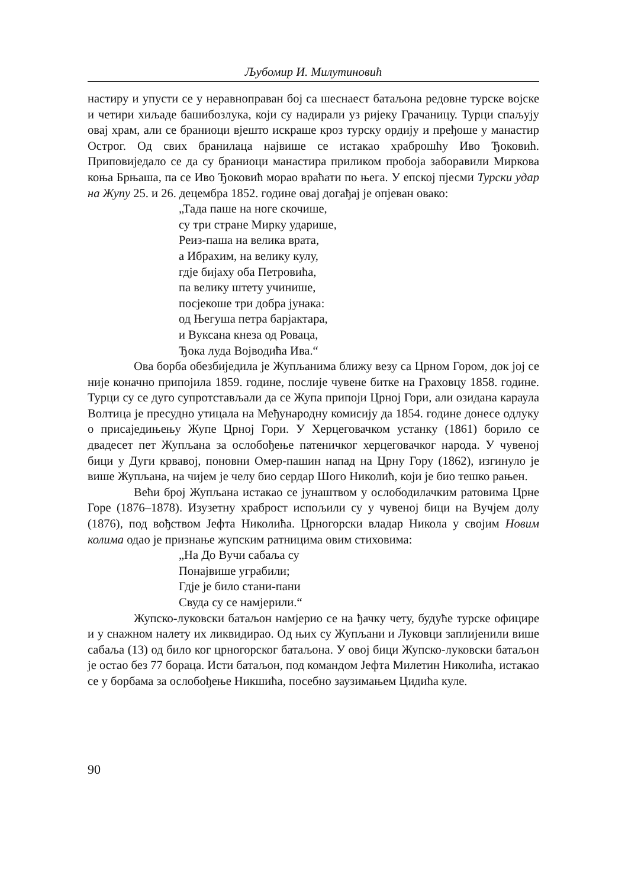Љубомир И. Милутиновић
настиру и упусти се у неравноправан бој са шеснаест батаљона редовне турске војске и четири хиљаде башибозлука, који су надирали уз ријеку Грачаницу. Турци спаљују овај храм, али се браниоци вјешто искраше кроз турску ордију и пређоше у манастир Острог. Од свих бранилаца највише се истакао храброшћу Иво Ђоковић. Приповиједало се да су браниоци манастира приликом пробоја заборавили Миркова коња Брњаша, па се Иво Ђоковић морао враћати по њега. У епској пјесми Турски удар на Жупу 25. и 26. децембра 1852. године овај догађај је опјеван овако:
„Тада паше на ноге скочише,
су три стране Мирку ударише,
Реиз-паша на велика врата,
а Ибрахим, на велику кулу,
гдје бијаху оба Петровића,
па велику штету учинише,
посјекоше три добра јунака:
од Његуша петра барјактара,
и Вуксана кнеза од Роваца,
Ђока луда Војводића Ива.“
Ова борба обезбиједила је Жупљанима ближу везу са Црном Гором, док јој се није коначно припојила 1859. године, послије чувене битке на Граховцу 1858. године. Турци су се дуго супротстављали да се Жупа припоји Црној Гори, али озидана караула Волтица је пресудно утицала на Међународну комисију да 1854. године донесе одлуку о присаједињењу Жупе Црној Гори. У Херцеговачком устанку (1861) борило се двадесет пет Жупљана за ослобођење патеничког херцеговачког народа. У чувеној бици у Дуги крвавој, поновни Омер-пашин напад на Црну Гору (1862), изгинуло је више Жупљана, на чијем је челу био сердар Шого Николић, који је био тешко рањен.
Већи број Жупљана истакао се јунаштвом у ослободилачким ратовима Црне Горе (1876–1878). Изузетну храброст испољили су у чувеној бици на Вучјем долу (1876), под вођством Јефта Николића. Црногорски владар Никола у својим Новим колима одао је признање жупским ратницима овим стиховима:
„На До Вучи сабаља су
Понајвише уграбили;
Гдје је било стани-пани
Свуда су се намјерили.“
Жупско-луковски батаљон намјерио се на ђачку чету, будуће турске официре и у снажном налету их ликвидирао. Од њих су Жупљани и Луковци заплијенили више сабаља (13) од било ког црногорског батаљона. У овој бици Жупско-луковски батаљон је остао без 77 бораца. Исти батаљон, под командом Јефта Милетин Николића, истакао се у борбама за ослобођење Никшића, посебно заузимањем Цидића куле.
90